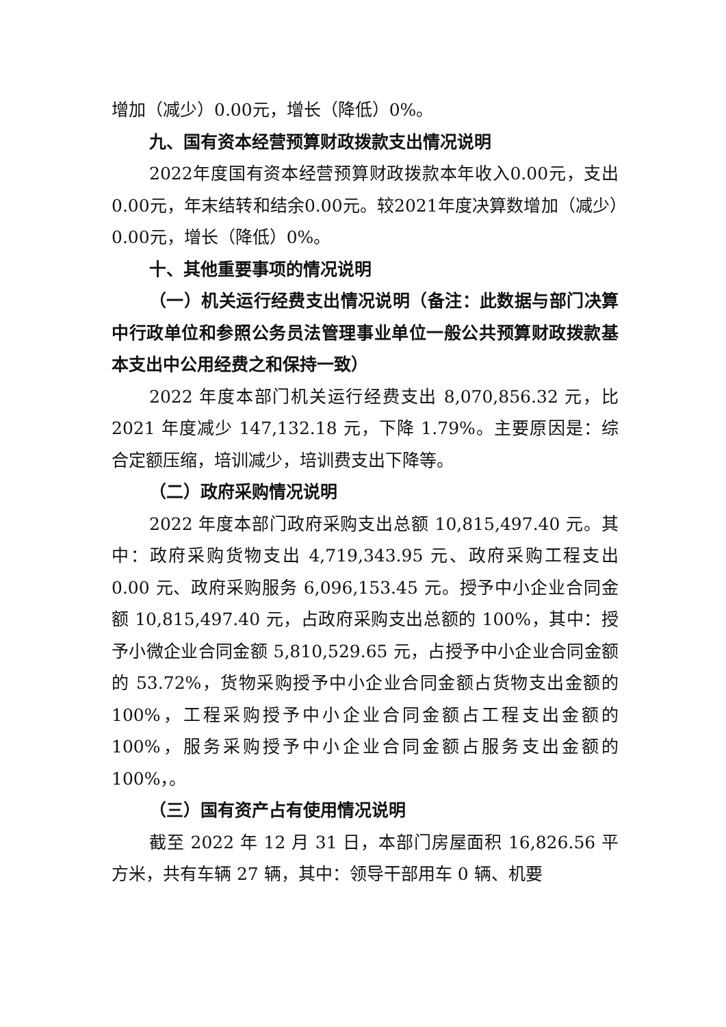增加（减少）0.00元，增长（降低）0%。
九、国有资本经营预算财政拨款支出情况说明
2022年度国有资本经营预算财政拨款本年收入0.00元，支出0.00元，年末结转和结余0.00元。较2021年度决算数增加（减少）0.00元，增长（降低）0%。
十、其他重要事项的情况说明
（一）机关运行经费支出情况说明（备注：此数据与部门决算中行政单位和参照公务员法管理事业单位一般公共预算财政拨款基本支出中公用经费之和保持一致）
2022 年度本部门机关运行经费支出 8,070,856.32 元，比 2021 年度减少 147,132.18 元，下降 1.79%。主要原因是：综合定额压缩，培训减少，培训费支出下降等。
（二）政府采购情况说明
2022 年度本部门政府采购支出总额 10,815,497.40 元。其中：政府采购货物支出 4,719,343.95 元、政府采购工程支出 0.00 元、政府采购服务 6,096,153.45 元。授予中小企业合同金额 10,815,497.40 元，占政府采购支出总额的 100%，其中：授予小微企业合同金额 5,810,529.65 元，占授予中小企业合同金额的 53.72%，货物采购授予中小企业合同金额占货物支出金额的 100%，工程采购授予中小企业合同金额占工程支出金额的 100%，服务采购授予中小企业合同金额占服务支出金额的 100%，。
（三）国有资产占有使用情况说明
截至 2022 年 12 月 31 日，本部门房屋面积 16,826.56 平方米，共有车辆 27 辆，其中：领导干部用车 0 辆、机要